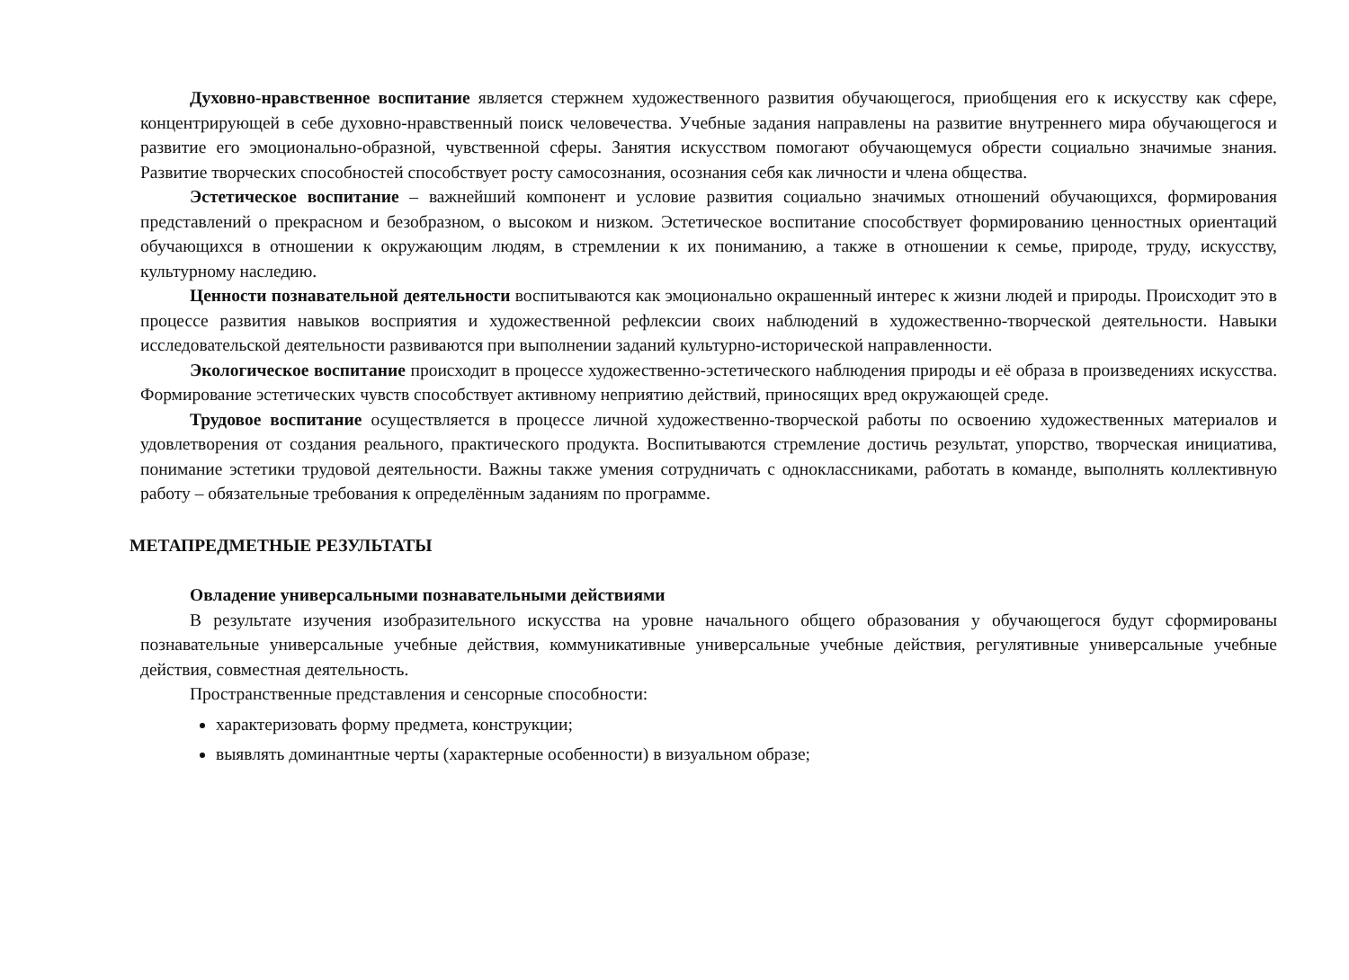Духовно-нравственное воспитание является стержнем художественного развития обучающегося, приобщения его к искусству как сфере, концентрирующей в себе духовно-нравственный поиск человечества. Учебные задания направлены на развитие внутреннего мира обучающегося и развитие его эмоционально-образной, чувственной сферы. Занятия искусством помогают обучающемуся обрести социально значимые знания. Развитие творческих способностей способствует росту самосознания, осознания себя как личности и члена общества.
Эстетическое воспитание – важнейший компонент и условие развития социально значимых отношений обучающихся, формирования представлений о прекрасном и безобразном, о высоком и низком. Эстетическое воспитание способствует формированию ценностных ориентаций обучающихся в отношении к окружающим людям, в стремлении к их пониманию, а также в отношении к семье, природе, труду, искусству, культурному наследию.
Ценности познавательной деятельности воспитываются как эмоционально окрашенный интерес к жизни людей и природы. Происходит это в процессе развития навыков восприятия и художественной рефлексии своих наблюдений в художественно-творческой деятельности. Навыки исследовательской деятельности развиваются при выполнении заданий культурно-исторической направленности.
Экологическое воспитание происходит в процессе художественно-эстетического наблюдения природы и её образа в произведениях искусства. Формирование эстетических чувств способствует активному неприятию действий, приносящих вред окружающей среде.
Трудовое воспитание осуществляется в процессе личной художественно-творческой работы по освоению художественных материалов и удовлетворения от создания реального, практического продукта. Воспитываются стремление достичь результат, упорство, творческая инициатива, понимание эстетики трудовой деятельности. Важны также умения сотрудничать с одноклассниками, работать в команде, выполнять коллективную работу – обязательные требования к определённым заданиям по программе.
МЕТАПРЕДМЕТНЫЕ РЕЗУЛЬТАТЫ
Овладение универсальными познавательными действиями
В результате изучения изобразительного искусства на уровне начального общего образования у обучающегося будут сформированы познавательные универсальные учебные действия, коммуникативные универсальные учебные действия, регулятивные универсальные учебные действия, совместная деятельность.
Пространственные представления и сенсорные способности:
характеризовать форму предмета, конструкции;
выявлять доминантные черты (характерные особенности) в визуальном образе;